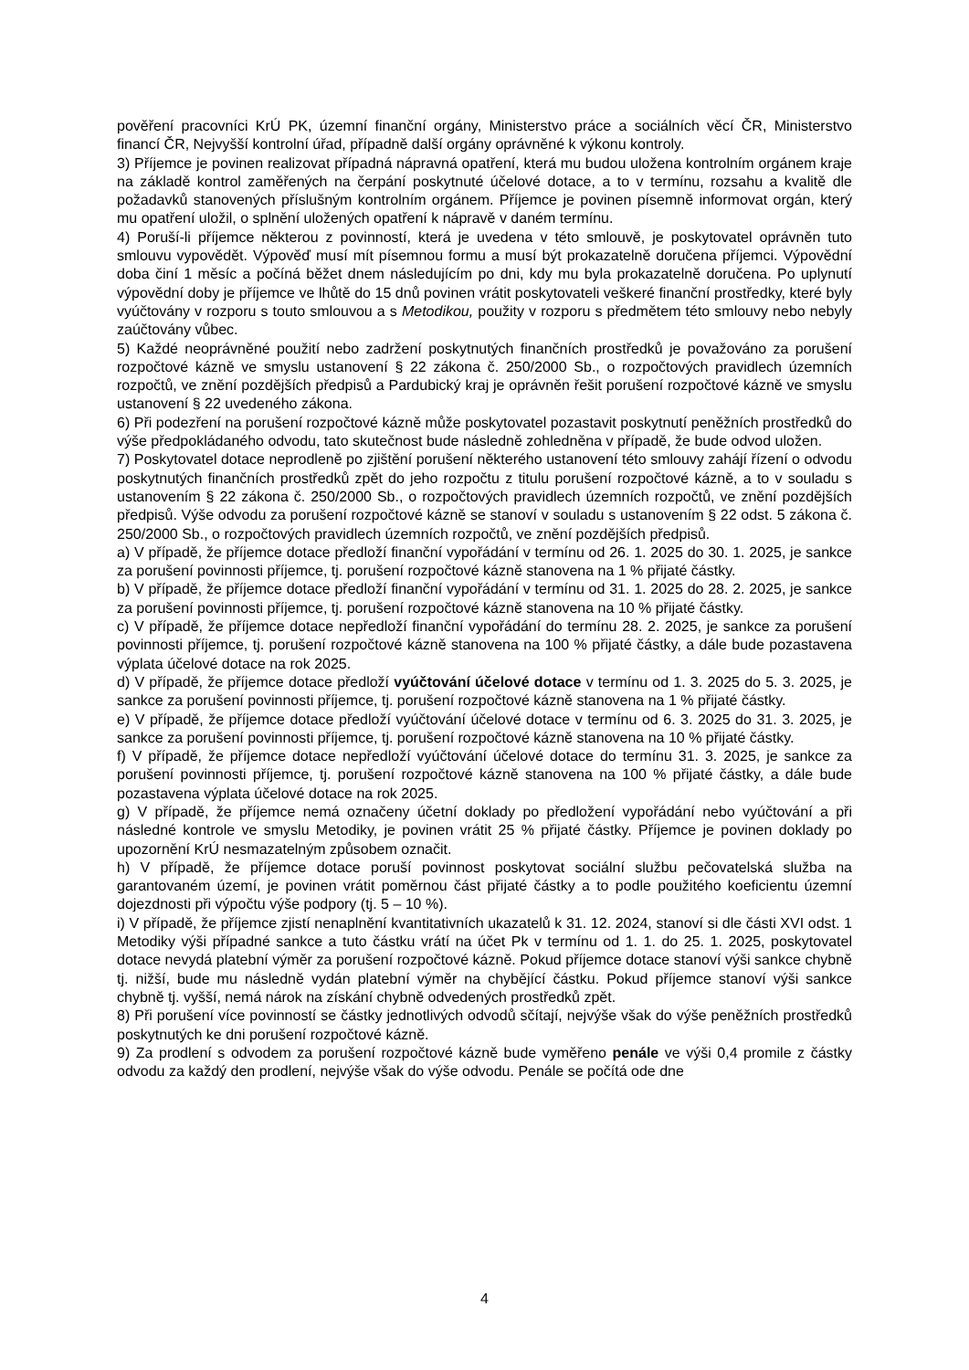pověření pracovníci KrÚ PK, územní finanční orgány, Ministerstvo práce a sociálních věcí ČR, Ministerstvo financí ČR, Nejvyšší kontrolní úřad, případně další orgány oprávněné k výkonu kontroly.
3) Příjemce je povinen realizovat případná nápravná opatření, která mu budou uložena kontrolním orgánem kraje na základě kontrol zaměřených na čerpání poskytnuté účelové dotace, a to v termínu, rozsahu a kvalitě dle požadavků stanovených příslušným kontrolním orgánem. Příjemce je povinen písemně informovat orgán, který mu opatření uložil, o splnění uložených opatření k nápravě v daném termínu.
4) Poruší-li příjemce některou z povinností, která je uvedena v této smlouvě, je poskytovatel oprávněn tuto smlouvu vypovědět. Výpověď musí mít písemnou formu a musí být prokazatelně doručena příjemci. Výpovědní doba činí 1 měsíc a počíná běžet dnem následujícím po dni, kdy mu byla prokazatelně doručena. Po uplynutí výpovědní doby je příjemce ve lhůtě do 15 dnů povinen vrátit poskytovateli veškeré finanční prostředky, které byly vyúčtovány v rozporu s touto smlouvou a s Metodikou, použity v rozporu s předmětem této smlouvy nebo nebyly zaúčtovány vůbec.
5) Každé neoprávněné použití nebo zadržení poskytnutých finančních prostředků je považováno za porušení rozpočtové kázně ve smyslu ustanovení § 22 zákona č. 250/2000 Sb., o rozpočtových pravidlech územních rozpočtů, ve znění pozdějších předpisů a Pardubický kraj je oprávněn řešit porušení rozpočtové kázně ve smyslu ustanovení § 22 uvedeného zákona.
6) Při podezření na porušení rozpočtové kázně může poskytovatel pozastavit poskytnutí peněžních prostředků do výše předpokládaného odvodu, tato skutečnost bude následně zohledněna v případě, že bude odvod uložen.
7) Poskytovatel dotace neprodleně po zjištění porušení některého ustanovení této smlouvy zahájí řízení o odvodu poskytnutých finančních prostředků zpět do jeho rozpočtu z titulu porušení rozpočtové kázně, a to v souladu s ustanovením § 22 zákona č. 250/2000 Sb., o rozpočtových pravidlech územních rozpočtů, ve znění pozdějších předpisů. Výše odvodu za porušení rozpočtové kázně se stanoví v souladu s ustanovením § 22 odst. 5 zákona č. 250/2000 Sb., o rozpočtových pravidlech územních rozpočtů, ve znění pozdějších předpisů.
a) V případě, že příjemce dotace předloží finanční vypořádání v termínu od 26. 1. 2025 do 30. 1. 2025, je sankce za porušení povinnosti příjemce, tj. porušení rozpočtové kázně stanovena na 1 % přijaté částky.
b) V případě, že příjemce dotace předloží finanční vypořádání v termínu od 31. 1. 2025 do 28. 2. 2025, je sankce za porušení povinnosti příjemce, tj. porušení rozpočtové kázně stanovena na 10 % přijaté částky.
c) V případě, že příjemce dotace nepředloží finanční vypořádání do termínu 28. 2. 2025, je sankce za porušení povinnosti příjemce, tj. porušení rozpočtové kázně stanovena na 100 % přijaté částky, a dále bude pozastavena výplata účelové dotace na rok 2025.
d) V případě, že příjemce dotace předloží vyúčtování účelové dotace v termínu od 1. 3. 2025 do 5. 3. 2025, je sankce za porušení povinnosti příjemce, tj. porušení rozpočtové kázně stanovena na 1 % přijaté částky.
e) V případě, že příjemce dotace předloží vyúčtování účelové dotace v termínu od 6. 3. 2025 do 31. 3. 2025, je sankce za porušení povinnosti příjemce, tj. porušení rozpočtové kázně stanovena na 10 % přijaté částky.
f) V případě, že příjemce dotace nepředloží vyúčtování účelové dotace do termínu 31. 3. 2025, je sankce za porušení povinnosti příjemce, tj. porušení rozpočtové kázně stanovena na 100 % přijaté částky, a dále bude pozastavena výplata účelové dotace na rok 2025.
g) V případě, že příjemce nemá označeny účetní doklady po předložení vypořádání nebo vyúčtování a při následné kontrole ve smyslu Metodiky, je povinen vrátit 25 % přijaté částky. Příjemce je povinen doklady po upozornění KrÚ nesmazatelným způsobem označit.
h) V případě, že příjemce dotace poruší povinnost poskytovat sociální službu pečovatelská služba na garantovaném území, je povinen vrátit poměrnou část přijaté částky a to podle použitého koeficientu územní dojezdnosti při výpočtu výše podpory (tj. 5 – 10 %).
i) V případě, že příjemce zjistí nenaplnění kvantitativních ukazatelů k 31. 12. 2024, stanoví si dle části XVI odst. 1 Metodiky výši případné sankce a tuto částku vrátí na účet Pk v termínu od 1. 1. do 25. 1. 2025, poskytovatel dotace nevydá platební výměr za porušení rozpočtové kázně. Pokud příjemce dotace stanoví výši sankce chybně tj. nižší, bude mu následně vydán platební výměr na chybějící částku. Pokud příjemce stanoví výši sankce chybně tj. vyšší, nemá nárok na získání chybně odvedených prostředků zpět.
8) Při porušení více povinností se částky jednotlivých odvodů sčítají, nejvýše však do výše peněžních prostředků poskytnutých ke dni porušení rozpočtové kázně.
9) Za prodlení s odvodem za porušení rozpočtové kázně bude vyměřeno penále ve výši 0,4 promile z částky odvodu za každý den prodlení, nejvýše však do výše odvodu. Penále se počítá ode dne
4